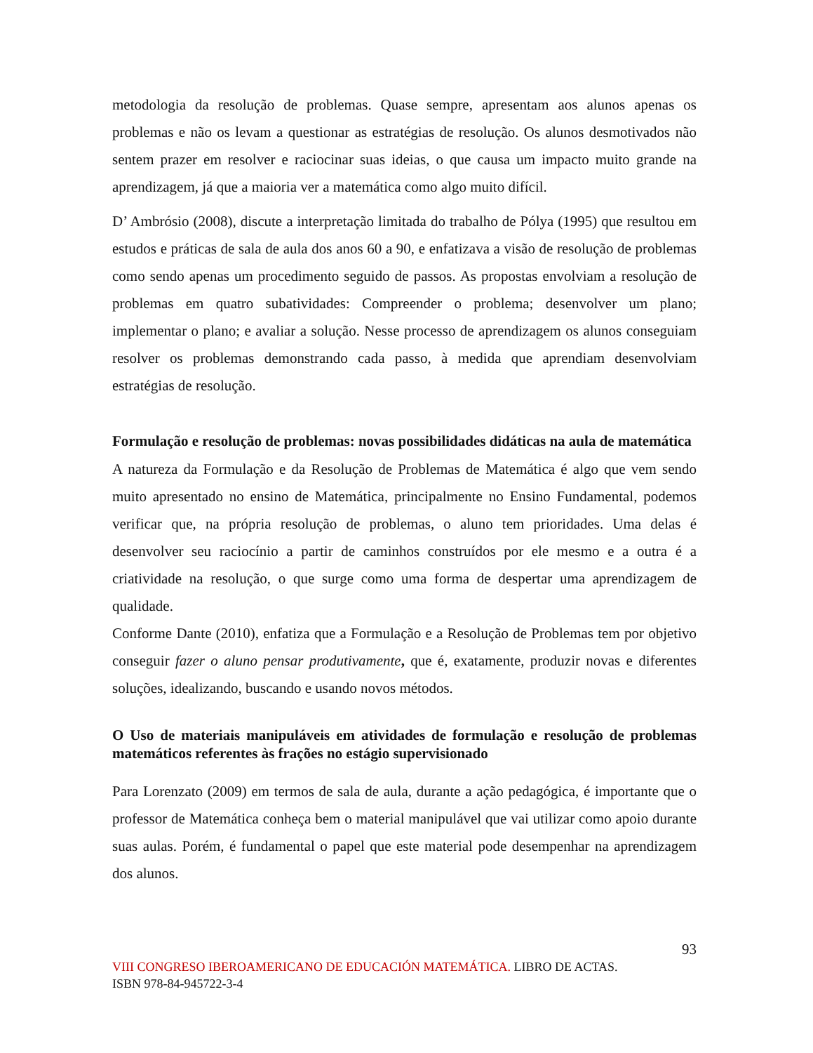metodologia da resolução de problemas. Quase sempre, apresentam aos alunos apenas os problemas e não os levam a questionar as estratégias de resolução. Os alunos desmotivados não sentem prazer em resolver e raciocinar suas ideias, o que causa um impacto muito grande na aprendizagem, já que a maioria ver a matemática como algo muito difícil.
D’ Ambrósio (2008), discute a interpretação limitada do trabalho de Pólya (1995) que resultou em estudos e práticas de sala de aula dos anos 60 a 90, e enfatizava a visão de resolução de problemas como sendo apenas um procedimento seguido de passos. As propostas envolviam a resolução de problemas em quatro subatividades: Compreender o problema; desenvolver um plano; implementar o plano; e avaliar a solução. Nesse processo de aprendizagem os alunos conseguiam resolver os problemas demonstrando cada passo, à medida que aprendiam desenvolviam estratégias de resolução.
Formulação e resolução de problemas: novas possibilidades didáticas na aula de matemática
A natureza da Formulação e da Resolução de Problemas de Matemática é algo que vem sendo muito apresentado no ensino de Matemática, principalmente no Ensino Fundamental, podemos verificar que, na própria resolução de problemas, o aluno tem prioridades. Uma delas é desenvolver seu raciocínio a partir de caminhos construídos por ele mesmo e a outra é a criatividade na resolução, o que surge como uma forma de despertar uma aprendizagem de qualidade.
Conforme Dante (2010), enfatiza que a Formulação e a Resolução de Problemas tem por objetivo conseguir fazer o aluno pensar produtivamente, que é, exatamente, produzir novas e diferentes soluções, idealizando, buscando e usando novos métodos.
O Uso de materiais manipuláveis em atividades de formulação e resolução de problemas matemáticos referentes às frações no estágio supervisionado
Para Lorenzato (2009) em termos de sala de aula, durante a ação pedagógica, é importante que o professor de Matemática conheça bem o material manipulável que vai utilizar como apoio durante suas aulas. Porém, é fundamental o papel que este material pode desempenhar na aprendizagem dos alunos.
93
VIII CONGRESO IBEROAMERICANO DE EDUCACIÓN MATEMÁTICA. LIBRO DE ACTAS.
ISBN 978-84-945722-3-4